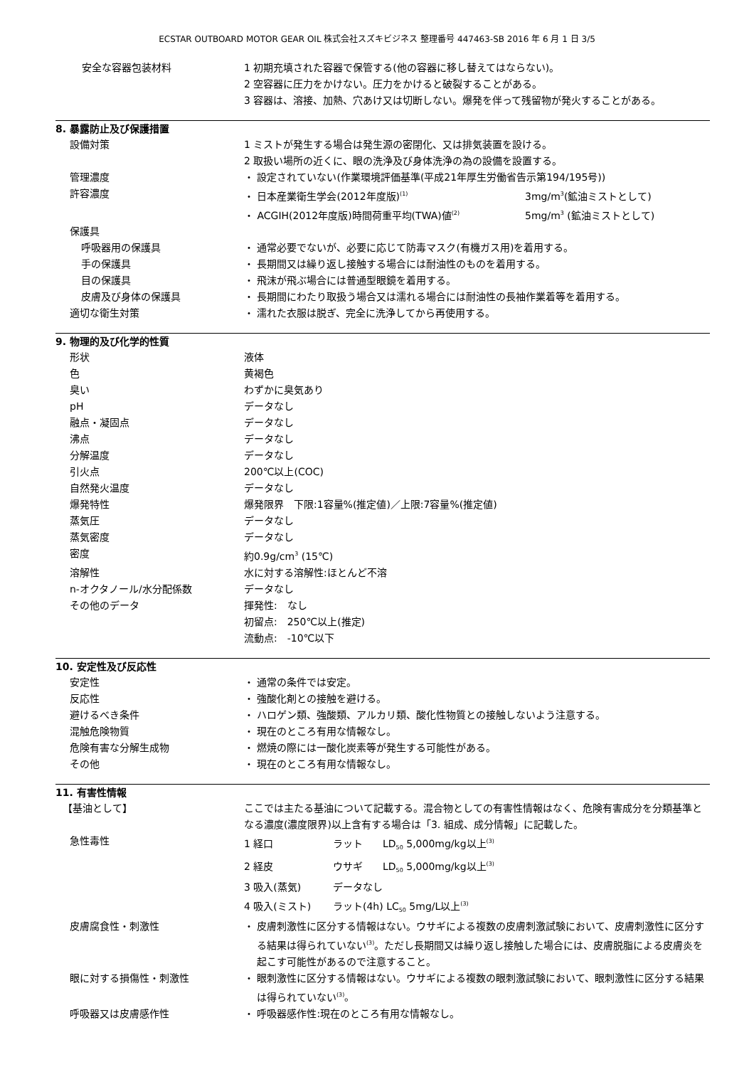ECSTAR OUTBOARD MOTOR GEAR OIL 株式会社スズキビジネス 整理番号 447463-SB 2016 年 6 月 1 日 3/5
安全な容器包装材料 1 初期充填された容器で保管する(他の容器に移し替えてはならない)。
2 空容器に圧力をかけない。圧力をかけると破裂することがある。
3 容器は、溶接、加熱、穴あけ又は切断しない。爆発を伴って残留物が発火することがある。
8. 暴露防止及び保護措置
設備対策 1 ミストが発生する場合は発生源の密閉化、又は排気装置を設ける。
2 取扱い場所の近くに、眼の洗浄及び身体洗浄の為の設備を設置する。
管理濃度 ・ 設定されていない(作業環境評価基準(平成21年厚生労働省告示第194/195号))
許容濃度 ・ 日本産業衛生学会(2012年度版)<sup>(1)</sup> 3mg/m<sup>3</sup>(鉱油ミストとして)
・ ACGIH(2012年度版)時間荷重平均(TWA)値<sup>(2)</sup> 5mg/m<sup>3</sup> (鉱油ミストとして)
保護具
呼吸器用の保護具 ・ 通常必要でないが、必要に応じて防毒マスク(有機ガス用)を着用する。
手の保護具 ・ 長期間又は繰り返し接触する場合には耐油性のものを着用する。
目の保護具 ・ 飛沫が飛ぶ場合には普通型眼鏡を着用する。
皮膚及び身体の保護具 ・ 長期間にわたり取扱う場合又は濡れる場合には耐油性の長袖作業着等を着用する。
適切な衛生対策 ・ 濡れた衣服は脱ぎ、完全に洗浄してから再使用する。
9. 物理的及び化学的性質
形状 液体
色 黄褐色
臭い わずかに臭気あり
pH データなし
融点・凝固点 データなし
沸点 データなし
分解温度 データなし
引火点 200℃以上(COC)
自然発火温度 データなし
爆発特性 爆発限界　下限:1容量%(推定値)／上限:7容量%(推定値)
蒸気圧 データなし
蒸気密度 データなし
密度 約0.9g/cm<sup>3</sup> (15℃)
溶解性 水に対する溶解性:ほとんど不溶
n-オクタノール/水分配係数 データなし
その他のデータ 揮発性:　なし
初留点:　250℃以上(推定)
流動点:　-10℃以下
10. 安定性及び反応性
安定性 ・ 通常の条件では安定。
反応性 ・ 強酸化剤との接触を避ける。
避けるべき条件 ・ ハロゲン類、強酸類、アルカリ類、酸化性物質との接触しないよう注意する。
混触危険物質 ・ 現在のところ有用な情報なし。
危険有害な分解生成物 ・ 燃焼の際には一酸化炭素等が発生する可能性がある。
その他 ・ 現在のところ有用な情報なし。
11. 有害性情報
【基油として】 ここでは主たる基油について記載する。混合物としての有害性情報はなく、危険有害成分を分類基準となる濃度(濃度限界)以上含有する場合は「3. 組成、成分情報」に記載した。
急性毒性 1 経口 ラット LD<sub>50</sub> 5,000mg/kg以上<sup>(3)</sup>
2 経皮 ウサギ LD<sub>50</sub> 5,000mg/kg以上<sup>(3)</sup>
3 吸入(蒸気) データなし
4 吸入(ミスト) ラット(4h) LC<sub>50</sub> 5mg/L以上<sup>(3)</sup>
皮膚腐食性・刺激性 ・ 皮膚刺激性に区分する情報はない。ウサギによる複数の皮膚刺激試験において、皮膚刺激性に区分する結果は得られていない<sup>(3)</sup>。ただし長期間又は繰り返し接触した場合には、皮膚脱脂による皮膚炎を起こす可能性があるので注意すること。
眼に対する損傷性・刺激性 ・ 眼刺激性に区分する情報はない。ウサギによる複数の眼刺激試験において、眼刺激性に区分する結果は得られていない<sup>(3)</sup>。
呼吸器又は皮膚感作性 ・ 呼吸器感作性:現在のところ有用な情報なし。